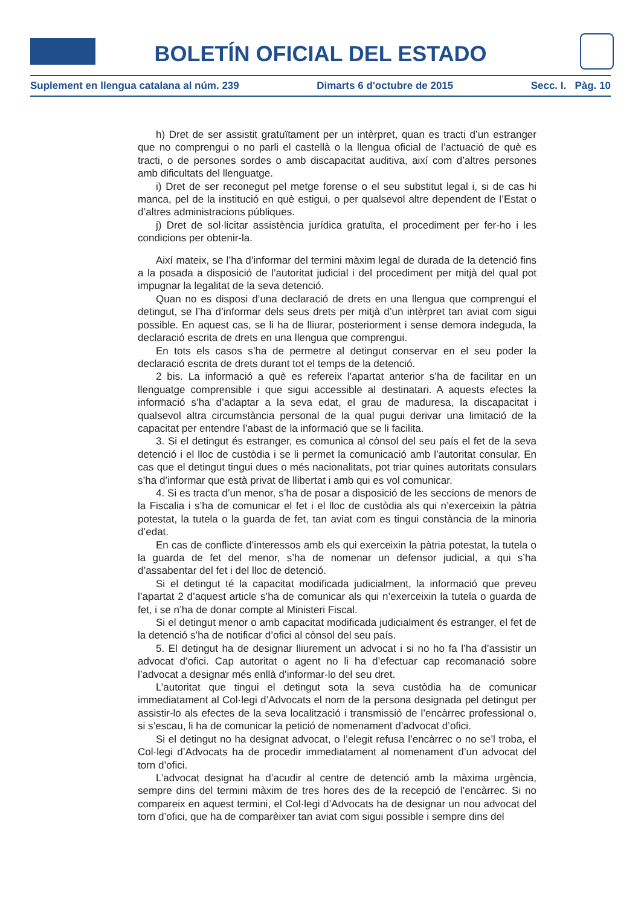BOLETÍN OFICIAL DEL ESTADO
Suplement en llengua catalana al núm. 239 Dimarts 6 d'octubre de 2015 Secc. I. Pàg. 10
h) Dret de ser assistit gratuïtament per un intèrpret, quan es tracti d’un estranger que no comprengui o no parli el castellà o la llengua oficial de l’actuació de què es tracti, o de persones sordes o amb discapacitat auditiva, així com d’altres persones amb dificultats del llenguatge.
i) Dret de ser reconegut pel metge forense o el seu substitut legal i, si de cas hi manca, pel de la institució en què estigui, o per qualsevol altre dependent de l’Estat o d’altres administracions públiques.
j) Dret de sol·licitar assistència jurídica gratuïta, el procediment per fer-ho i les condicions per obtenir-la.
Així mateix, se l’ha d’informar del termini màxim legal de durada de la detenció fins a la posada a disposició de l’autoritat judicial i del procediment per mitjà del qual pot impugnar la legalitat de la seva detenció.
Quan no es disposi d’una declaració de drets en una llengua que comprengui el detingut, se l’ha d’informar dels seus drets per mitjà d’un intèrpret tan aviat com sigui possible. En aquest cas, se li ha de lliurar, posteriorment i sense demora indeguda, la declaració escrita de drets en una llengua que comprengui.
En tots els casos s’ha de permetre al detingut conservar en el seu poder la declaració escrita de drets durant tot el temps de la detenció.
2 bis. La informació a què es refereix l’apartat anterior s’ha de facilitar en un llenguatge comprensible i que sigui accessible al destinatari. A aquests efectes la informació s’ha d’adaptar a la seva edat, el grau de maduresa, la discapacitat i qualsevol altra circumstància personal de la qual pugui derivar una limitació de la capacitat per entendre l’abast de la informació que se li facilita.
3. Si el detingut és estranger, es comunica al cònsol del seu país el fet de la seva detenció i el lloc de custòdia i se li permet la comunicació amb l’autoritat consular. En cas que el detingut tingui dues o més nacionalitats, pot triar quines autoritats consulars s’ha d’informar que està privat de llibertat i amb qui es vol comunicar.
4. Si es tracta d’un menor, s’ha de posar a disposició de les seccions de menors de la Fiscalia i s’ha de comunicar el fet i el lloc de custòdia als qui n’exerceixin la pàtria potestat, la tutela o la guarda de fet, tan aviat com es tingui constància de la minoria d’edat.
En cas de conflicte d’interessos amb els qui exerceixin la pàtria potestat, la tutela o la guarda de fet del menor, s’ha de nomenar un defensor judicial, a qui s’ha d’assabentar del fet i del lloc de detenció.
Si el detingut té la capacitat modificada judicialment, la informació que preveu l’apartat 2 d’aquest article s’ha de comunicar als qui n’exerceixin la tutela o guarda de fet, i se n’ha de donar compte al Ministeri Fiscal.
Si el detingut menor o amb capacitat modificada judicialment és estranger, el fet de la detenció s’ha de notificar d’ofici al cònsol del seu país.
5. El detingut ha de designar lliurement un advocat i si no ho fa l’ha d’assistir un advocat d’ofici. Cap autoritat o agent no li ha d’efectuar cap recomanació sobre l’advocat a designar més enllà d’informar-lo del seu dret.
L’autoritat que tingui el detingut sota la seva custòdia ha de comunicar immediatament al Col·legi d’Advocats el nom de la persona designada pel detingut per assistir-lo als efectes de la seva localització i transmissió de l’encàrrec professional o, si s’escau, li ha de comunicar la petició de nomenament d’advocat d’ofici.
Si el detingut no ha designat advocat, o l’elegit refusa l’encàrrec o no se’l troba, el Col·legi d’Advocats ha de procedir immediatament al nomenament d’un advocat del torn d’ofici.
L’advocat designat ha d’acudir al centre de detenció amb la màxima urgència, sempre dins del termini màxim de tres hores des de la recepció de l’encàrrec. Si no compareix en aquest termini, el Col·legi d’Advocats ha de designar un nou advocat del torn d’ofici, que ha de comparèixer tan aviat com sigui possible i sempre dins del